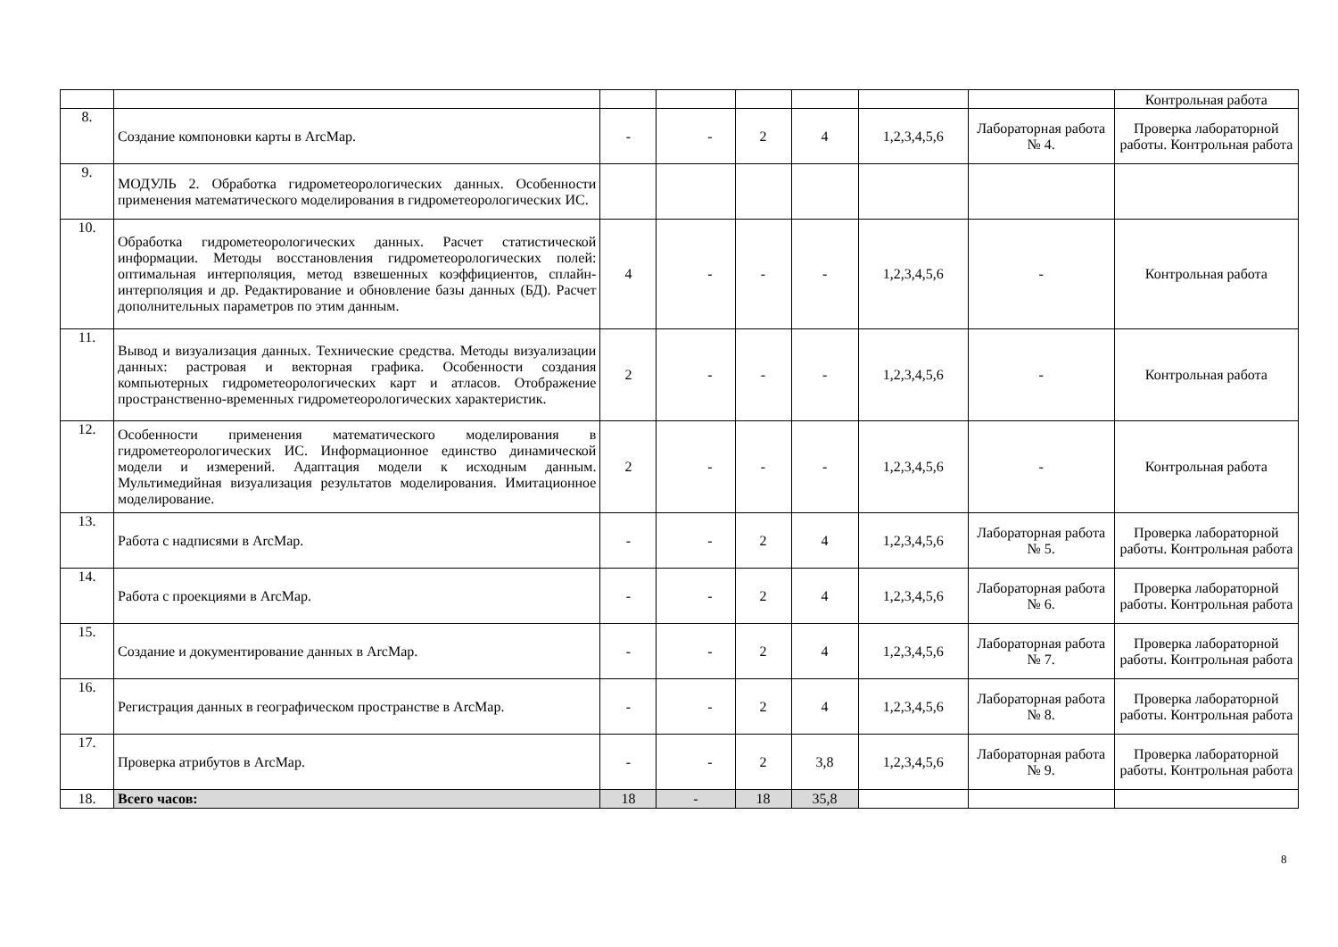| | | | | | | | | Контрольная работа |
| 8. | Создание компоновки карты в ArcMap. | - | - | 2 | 4 | 1,2,3,4,5,6 | Лабораторная работа № 4. | Проверка лабораторной работы. Контрольная работа |
| 9. | МОДУЛЬ 2. Обработка гидрометеорологических данных. Особенности применения математического моделирования в гидрометеорологических ИС. | | | | | | | |
| 10. | Обработка гидрометеорологических данных. Расчет статистической информации. Методы восстановления гидрометеорологических полей: оптимальная интерполяция, метод взвешенных коэффициентов, сплайн-интерполяция и др. Редактирование и обновление базы данных (БД). Расчет дополнительных параметров по этим данным. | 4 | - | - | - | 1,2,3,4,5,6 | - | Контрольная работа |
| 11. | Вывод и визуализация данных. Технические средства. Методы визуализации данных: растровая и векторная графика. Особенности создания компьютерных гидрометеорологических карт и атласов. Отображение пространственно-временных гидрометеорологических характеристик. | 2 | - | - | - | 1,2,3,4,5,6 | - | Контрольная работа |
| 12. | Особенности применения математического моделирования в гидрометеорологических ИС. Информационное единство динамической модели и измерений. Адаптация модели к исходным данным. Мультимедийная визуализация результатов моделирования. Имитационное моделирование. | 2 | - | - | - | 1,2,3,4,5,6 | - | Контрольная работа |
| 13. | Работа с надписями в ArcMap. | - | - | 2 | 4 | 1,2,3,4,5,6 | Лабораторная работа № 5. | Проверка лабораторной работы. Контрольная работа |
| 14. | Работа с проекциями в ArcMap. | - | - | 2 | 4 | 1,2,3,4,5,6 | Лабораторная работа № 6. | Проверка лабораторной работы. Контрольная работа |
| 15. | Создание и документирование данных в ArcMap. | - | - | 2 | 4 | 1,2,3,4,5,6 | Лабораторная работа № 7. | Проверка лабораторной работы. Контрольная работа |
| 16. | Регистрация данных в географическом пространстве в ArcMap. | - | - | 2 | 4 | 1,2,3,4,5,6 | Лабораторная работа № 8. | Проверка лабораторной работы. Контрольная работа |
| 17. | Проверка атрибутов в ArcMap. | - | - | 2 | 3,8 | 1,2,3,4,5,6 | Лабораторная работа № 9. | Проверка лабораторной работы. Контрольная работа |
| 18. | Всего часов: | 18 | - | 18 | 35,8 | | | |
8